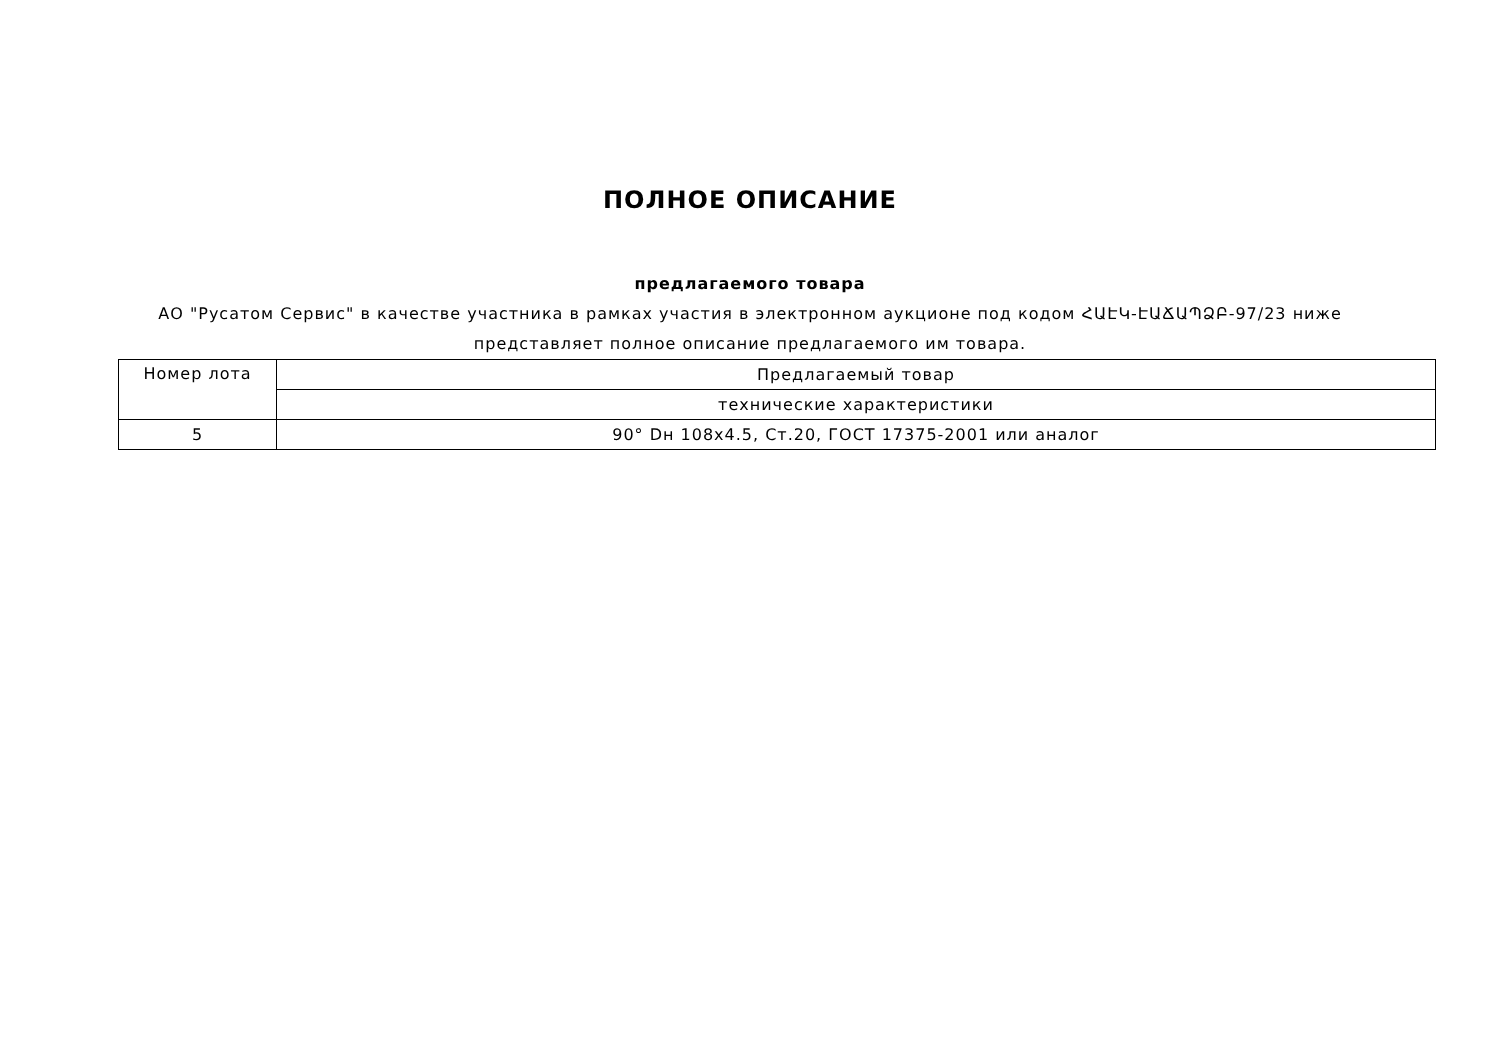ПОЛНОЕ ОПИСАНИЕ
предлагаемого товара
АО "Русатом Сервис" в качестве участника в рамках участия в электронном аукционе под кодом ՀԱԷԿ-ԷԱՃԱՊՁԲ-97/23 ниже представляет полное описание предлагаемого им товара.
| Номер лота | Предлагаемый товар |
| --- | --- |
| | технические характеристики |
| 5 | 90° Dн 108x4.5, Ст.20, ГОСТ 17375-2001 или аналог |